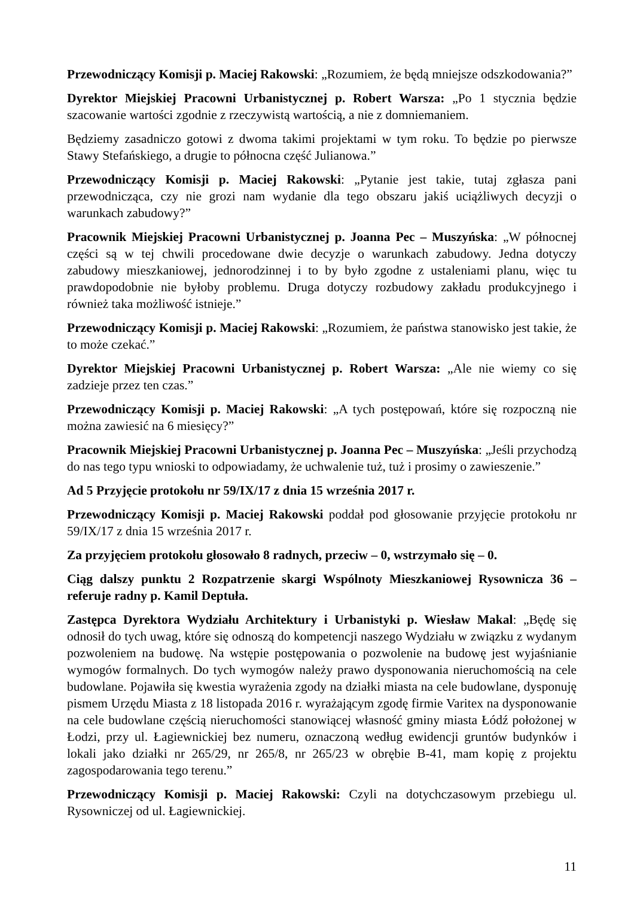Przewodniczący Komisji p. Maciej Rakowski: „Rozumiem, że będą mniejsze odszkodowania?”
Dyrektor Miejskiej Pracowni Urbanistycznej p. Robert Warsza: „Po 1 stycznia będzie szacowanie wartości zgodnie z rzeczywistą wartością, a nie z domniemaniem.
Będziemy zasadniczo gotowi z dwoma takimi projektami w tym roku. To będzie po pierwsze Stawy Stefańskiego, a drugie to północna część Julianowa.”
Przewodniczący Komisji p. Maciej Rakowski: „Pytanie jest takie, tutaj zgłasza pani przewodnicząca, czy nie grozi nam wydanie dla tego obszaru jakiś uciążliwych decyzji o warunkach zabudowy?”
Pracownik Miejskiej Pracowni Urbanistycznej p. Joanna Pec – Muszyńska: „W północnej części są w tej chwili procedowane dwie decyzje o warunkach zabudowy. Jedna dotyczy zabudowy mieszkaniowej, jednorodzinnej i to by było zgodne z ustaleniami planu, więc tu prawdopodobnie nie byłoby problemu. Druga dotyczy rozbudowy zakładu produkcyjnego i również taka możliwość istnieje.”
Przewodniczący Komisji p. Maciej Rakowski: „Rozumiem, że państwa stanowisko jest takie, że to może czekać.”
Dyrektor Miejskiej Pracowni Urbanistycznej p. Robert Warsza: „Ale nie wiemy co się zadzieje przez ten czas.”
Przewodniczący Komisji p. Maciej Rakowski: „A tych postępowań, które się rozpoczną nie można zawiesić na 6 miesięcy?”
Pracownik Miejskiej Pracowni Urbanistycznej p. Joanna Pec – Muszyńska: „Jeśli przychodzą do nas tego typu wnioski to odpowiadamy, że uchwalenie tuż, tuż i prosimy o zawieszenie.”
Ad 5 Przyjęcie protokołu nr 59/IX/17 z dnia 15 września 2017 r.
Przewodniczący Komisji p. Maciej Rakowski poddał pod głosowanie przyjęcie protokołu nr 59/IX/17 z dnia 15 września 2017 r.
Za przyjęciem protokołu głosowało 8 radnych, przeciw – 0, wstrzymało się – 0.
Ciąg dalszy punktu 2 Rozpatrzenie skargi Wspólnoty Mieszkaniowej Rysownicza 36 – referuje radny p. Kamil Deptuła.
Zastępca Dyrektora Wydziału Architektury i Urbanistyki p. Wiesław Makal: „Będę się odnosił do tych uwag, które się odnoszą do kompetencji naszego Wydziału w związku z wydanym pozwoleniem na budowę. Na wstępie postępowania o pozwolenie na budowę jest wyjaśnianie wymogów formalnych. Do tych wymogów należy prawo dysponowania nieruchomością na cele budowlane. Pojawiła się kwestia wyrażenia zgody na działki miasta na cele budowlane, dysponuję pismem Urzędu Miasta z 18 listopada 2016 r. wyrażającym zgodę firmie Varitex na dysponowanie na cele budowlane częścią nieruchomości stanowiącej własność gminy miasta Łódź położonej w Łodzi, przy ul. Łagiewnickiej bez numeru, oznaczoną według ewidencji gruntów budynków i lokali jako działki nr 265/29, nr 265/8, nr 265/23 w obrębie B-41, mam kopię z projektu zagospodarowania tego terenu.”
Przewodniczący Komisji p. Maciej Rakowski: Czyli na dotychczasowym przebiegu ul. Rysowniczej od ul. Łagiewnickiej.
11